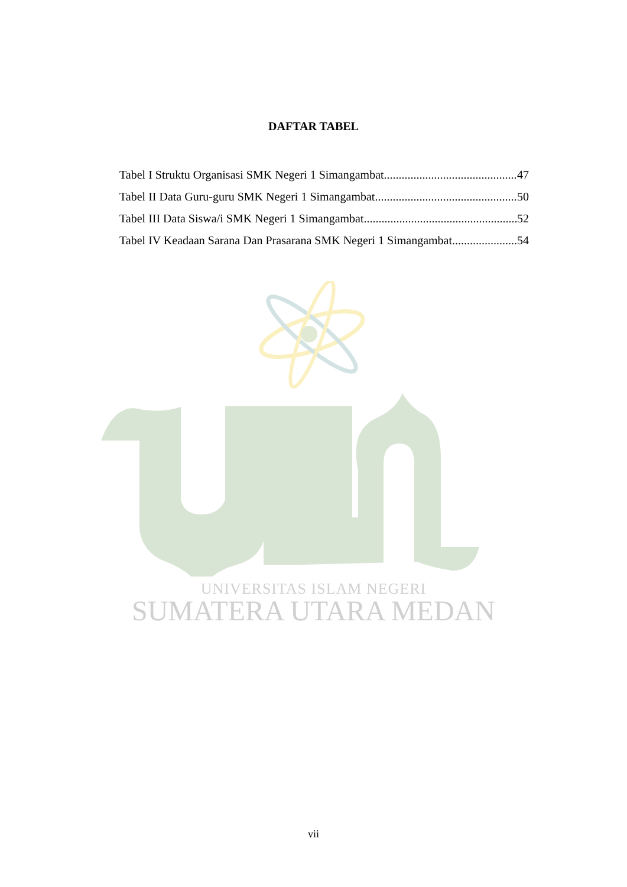DAFTAR TABEL
Tabel I Struktu Organisasi SMK Negeri 1 Simangambat 47
Tabel II Data Guru-guru SMK Negeri 1 Simangambat 50
Tabel III Data Siswa/i SMK Negeri 1 Simangambat 52
Tabel IV Keadaan Sarana Dan Prasarana SMK Negeri 1 Simangambat 54
UNIVERSITAS ISLAM NEGERI
SUMATERA UTARA MEDAN
vii